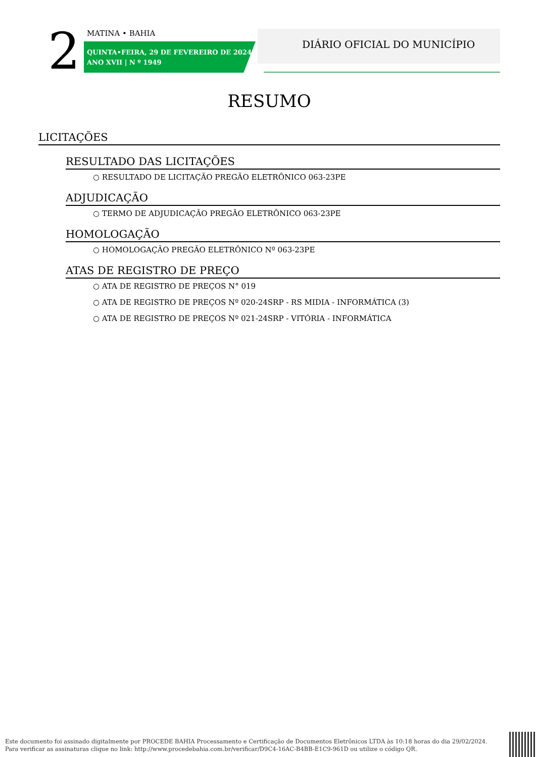2 MATINA • BAHIA
QUINTA•FEIRA, 29 DE FEVEREIRO DE 2024
ANO XVII | N º 1949
DIÁRIO OFICIAL DO MUNICÍPIO
RESUMO
LICITAÇÕES
RESULTADO DAS LICITAÇÕES
○ RESULTADO DE LICITAÇÃO PREGÃO ELETRÔNICO 063-23PE
ADJUDICAÇÃO
○ TERMO DE ADJUDICAÇÃO PREGÃO ELETRÔNICO 063-23PE
HOMOLOGAÇÃO
○ HOMOLOGAÇÃO PREGÃO ELETRÔNICO Nº 063-23PE
ATAS DE REGISTRO DE PREÇO
○ ATA DE REGISTRO DE PREÇOS N° 019
○ ATA DE REGISTRO DE PREÇOS Nº 020-24SRP - RS MIDIA - INFORMÁTICA (3)
○ ATA DE REGISTRO DE PREÇOS Nº 021-24SRP - VITÓRIA - INFORMÁTICA
Este documento foi assinado digitalmente por PROCEDE BAHIA Processamento e Certificação de Documentos Eletrônicos LTDA às 10:18 horas do dia 29/02/2024.
Para verificar as assinaturas clique no link: http://www.procedebahia.com.br/verificar/D9C4-16AC-B4BB-E1C9-961D ou utilize o código QR.